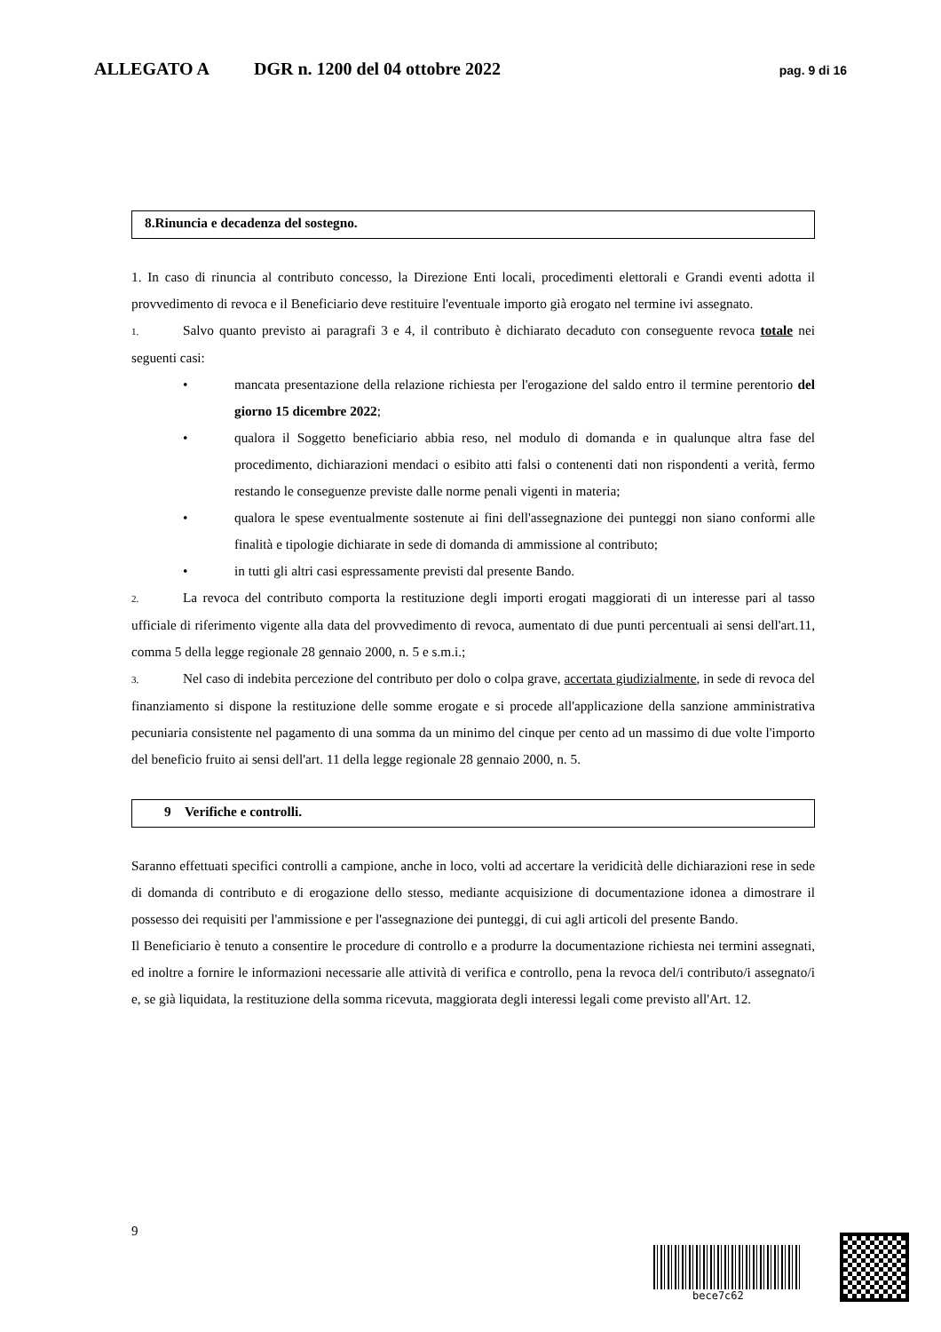ALLEGATO A DGR n. 1200 del 04 ottobre 2022 pag. 9 di 16
8.Rinuncia e decadenza del sostegno.
1. In caso di rinuncia al contributo concesso, la Direzione Enti locali, procedimenti elettorali e Grandi eventi adotta il provvedimento di revoca e il Beneficiario deve restituire l'eventuale importo già erogato nel termine ivi assegnato.
1. Salvo quanto previsto ai paragrafi 3 e 4, il contributo è dichiarato decaduto con conseguente revoca totale nei seguenti casi:
• mancata presentazione della relazione richiesta per l'erogazione del saldo entro il termine perentorio del giorno 15 dicembre 2022;
• qualora il Soggetto beneficiario abbia reso, nel modulo di domanda e in qualunque altra fase del procedimento, dichiarazioni mendaci o esibito atti falsi o contenenti dati non rispondenti a verità, fermo restando le conseguenze previste dalle norme penali vigenti in materia;
• qualora le spese eventualmente sostenute ai fini dell'assegnazione dei punteggi non siano conformi alle finalità e tipologie dichiarate in sede di domanda di ammissione al contributo;
• in tutti gli altri casi espressamente previsti dal presente Bando.
2. La revoca del contributo comporta la restituzione degli importi erogati maggiorati di un interesse pari al tasso ufficiale di riferimento vigente alla data del provvedimento di revoca, aumentato di due punti percentuali ai sensi dell'art.11, comma 5 della legge regionale 28 gennaio 2000, n. 5 e s.m.i.;
3. Nel caso di indebita percezione del contributo per dolo o colpa grave, accertata giudizialmente, in sede di revoca del finanziamento si dispone la restituzione delle somme erogate e si procede all'applicazione della sanzione amministrativa pecuniaria consistente nel pagamento di una somma da un minimo del cinque per cento ad un massimo di due volte l'importo del beneficio fruito ai sensi dell'art. 11 della legge regionale 28 gennaio 2000, n. 5.
9 Verifiche e controlli.
Saranno effettuati specifici controlli a campione, anche in loco, volti ad accertare la veridicità delle dichiarazioni rese in sede di domanda di contributo e di erogazione dello stesso, mediante acquisizione di documentazione idonea a dimostrare il possesso dei requisiti per l'ammissione e per l'assegnazione dei punteggi, di cui agli articoli del presente Bando.
Il Beneficiario è tenuto a consentire le procedure di controllo e a produrre la documentazione richiesta nei termini assegnati, ed inoltre a fornire le informazioni necessarie alle attività di verifica e controllo, pena la revoca del/i contributo/i assegnato/i e, se già liquidata, la restituzione della somma ricevuta, maggiorata degli interessi legali come previsto all'Art. 12.
9
bece7c62